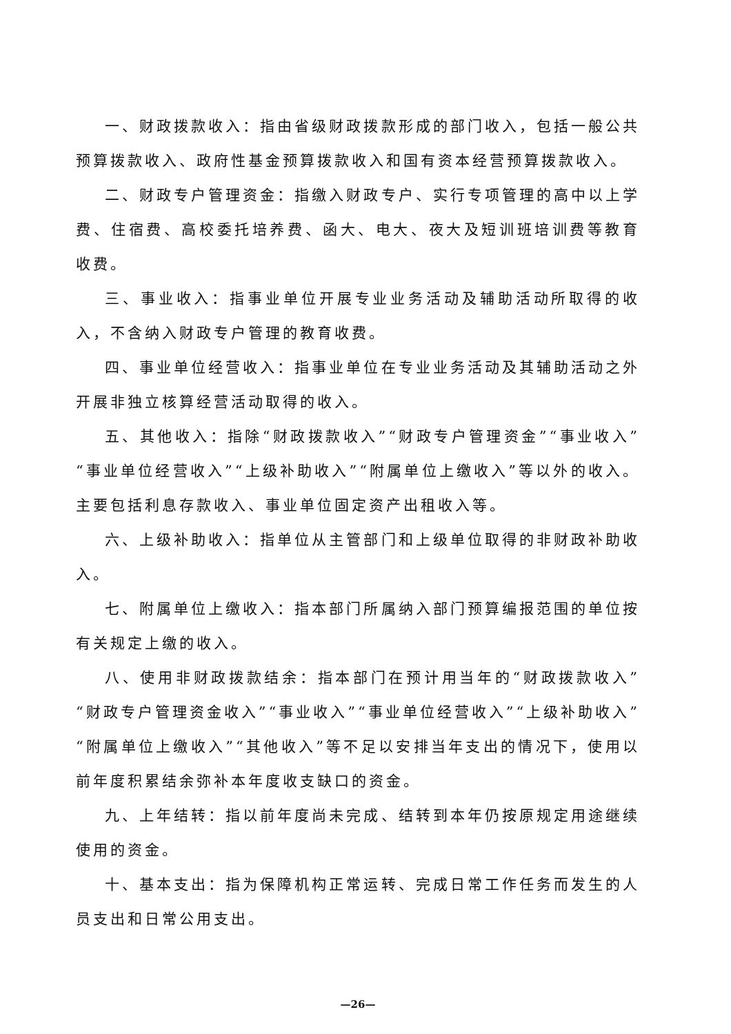一、财政拨款收入：指由省级财政拨款形成的部门收入，包括一般公共预算拨款收入、政府性基金预算拨款收入和国有资本经营预算拨款收入。
二、财政专户管理资金：指缴入财政专户、实行专项管理的高中以上学费、住宿费、高校委托培养费、函大、电大、夜大及短训班培训费等教育收费。
三、事业收入：指事业单位开展专业业务活动及辅助活动所取得的收入，不含纳入财政专户管理的教育收费。
四、事业单位经营收入：指事业单位在专业业务活动及其辅助活动之外开展非独立核算经营活动取得的收入。
五、其他收入：指除“财政拨款收入”“财政专户管理资金”“事业收入”“事业单位经营收入”“上级补助收入”“附属单位上缴收入”等以外的收入。主要包括利息存款收入、事业单位固定资产出租收入等。
六、上级补助收入：指单位从主管部门和上级单位取得的非财政补助收入。
七、附属单位上缴收入：指本部门所属纳入部门预算编报范围的单位按有关规定上缴的收入。
八、使用非财政拨款结余：指本部门在预计用当年的“财政拨款收入”“财政专户管理资金收入”“事业收入”“事业单位经营收入”“上级补助收入”“附属单位上缴收入”“其他收入”等不足以安排当年支出的情况下，使用以前年度积累结余弥补本年度收支缺口的资金。
九、上年结转：指以前年度尚未完成、结转到本年仍按原规定用途继续使用的资金。
十、基本支出：指为保障机构正常运转、完成日常工作任务而发生的人员支出和日常公用支出。
—26—